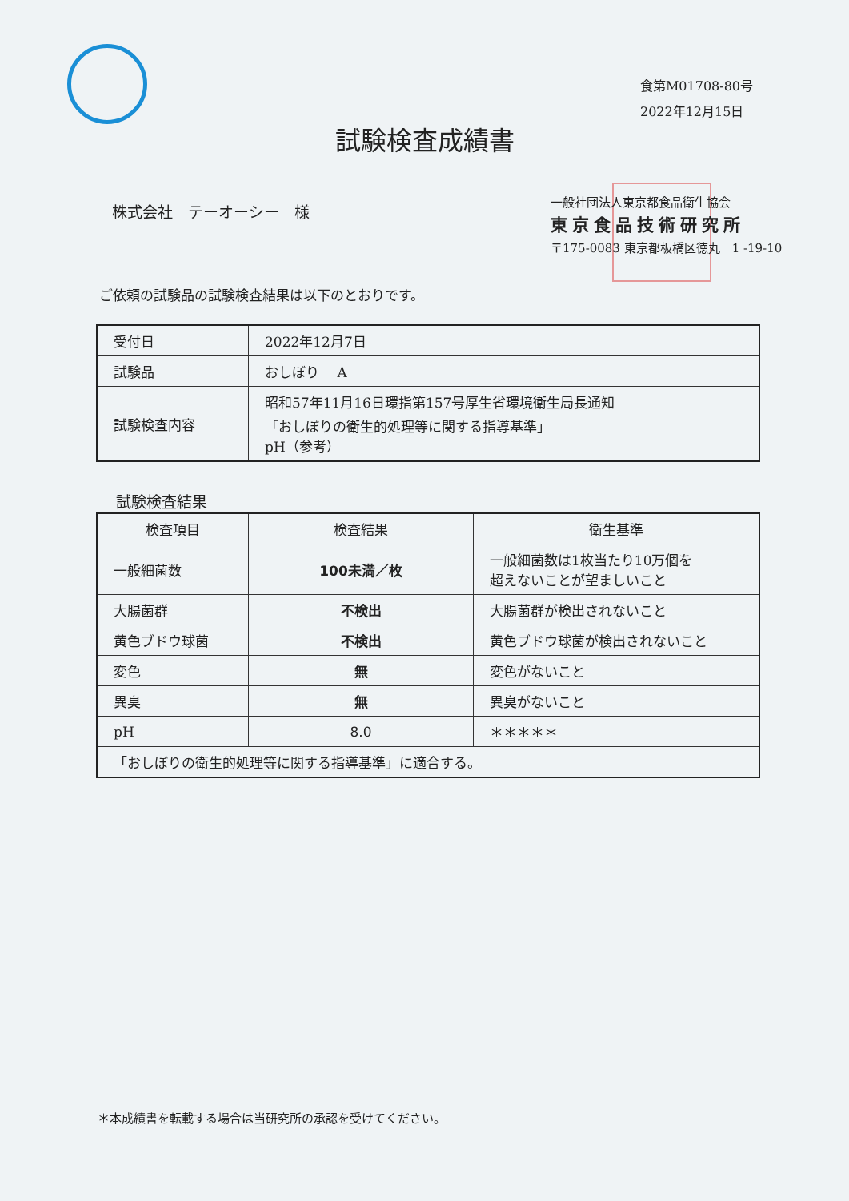食第M01708-80号
2022年12月15日
試験検査成績書
株式会社　テーオーシー　様
一般社団法人東京都食品衛生協会
東京食品技術研究所
〒175-0083 東京都板橋区徳丸　1 -19-10
ご依頼の試験品の試験検査結果は以下のとおりです。
| 受付日 | 2022年12月7日 |
| 試験品 | おしぼり A |
| 試験検査内容 | 昭和57年11月16日環指第157号厚生省環境衛生局長通知 「おしぼりの衛生的処理等に関する指導基準」 pH（参考） |
試験検査結果
| 検査項目 | 検査結果 | 衛生基準 |
| --- | --- | --- |
| 一般細菌数 | 100未満／枚 | 一般細菌数は1枚当たり10万個を 超えないことが望ましいこと |
| 大腸菌群 | 不検出 | 大腸菌群が検出されないこと |
| 黄色ブドウ球菌 | 不検出 | 黄色ブドウ球菌が検出されないこと |
| 変色 | 無 | 変色がないこと |
| 異臭 | 無 | 異臭がないこと |
| pH | 8.0 | ＊＊＊＊＊ |
| 「おしぼりの衛生的処理等に関する指導基準」に適合する。 | | |
＊本成績書を転載する場合は当研究所の承認を受けてください。